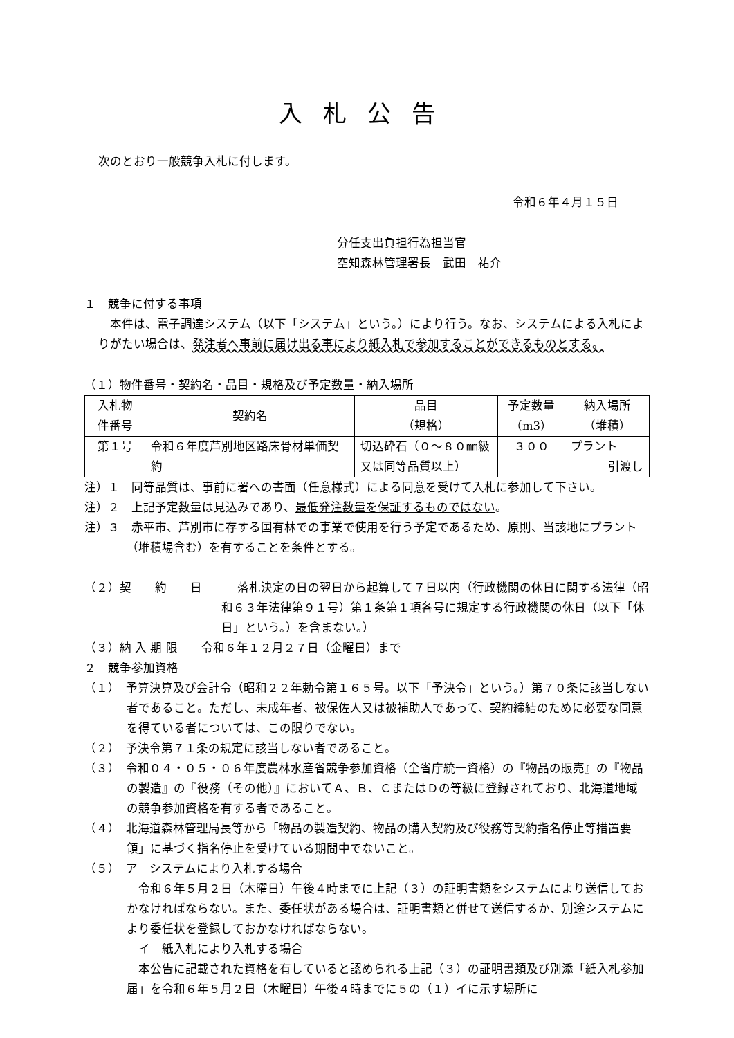入札公告
次のとおり一般競争入札に付します。
令和６年４月１５日
分任支出負担行為担当官
空知森林管理署長　武田　祐介
１　競争に付する事項
　本件は、電子調達システム（以下「システム」という。）により行う。なお、システムによる入札によりがたい場合は、発注者へ事前に届け出る事により紙入札で参加することができるものとする。
（１）物件番号・契約名・品目・規格及び予定数量・納入場所
| 入札物 件番号 | 契約名 | 品目 （規格） | 予定数量 （m3） | 納入場所 （堆積） |
| 第１号 | 令和６年度芦別地区路床骨材単価契約 | 切込砕石（０～８０㎜級又は同等品質以上） | ３００ | プラント 引渡し |
注）１　同等品質は、事前に署への書面（任意様式）による同意を受けて入札に参加して下さい。
注）２　上記予定数量は見込みであり、最低発注数量を保証するものではない。
注）３　赤平市、芦別市に存する国有林での事業で使用を行う予定であるため、原則、当該地にプラント（堆積場含む）を有することを条件とする。
（２）契　　約　　日　　　落札決定の日の翌日から起算して７日以内（行政機関の休日に関する法律（昭和６３年法律第９１号）第１条第１項各号に規定する行政機関の休日（以下「休日」という。）を含まない。）
（３）納 入 期 限　　令和６年１２月２７日（金曜日）まで
２　競争参加資格
（１）　予算決算及び会計令（昭和２２年勅令第１６５号。以下「予決令」という。）第７０条に該当しない者であること。ただし、未成年者、被保佐人又は被補助人であって、契約締結のために必要な同意を得ている者については、この限りでない。
（２）　予決令第７１条の規定に該当しない者であること。
（３）　令和０４・０５・０６年度農林水産省競争参加資格（全省庁統一資格）の『物品の販売』の『物品の製造』の『役務（その他）』においてＡ、Ｂ、ＣまたはＤの等級に登録されており、北海道地域の競争参加資格を有する者であること。
（４）　北海道森林管理局長等から「物品の製造契約、物品の購入契約及び役務等契約指名停止等措置要領」に基づく指名停止を受けている期間中でないこと。
（５）　ア　システムにより入札する場合
　令和６年５月２日（木曜日）午後４時までに上記（３）の証明書類をシステムにより送信しておかなければならない。また、委任状がある場合は、証明書類と併せて送信するか、別途システムにより委任状を登録しておかなければならない。
　イ　紙入札により入札する場合
　本公告に記載された資格を有していると認められる上記（３）の証明書類及び別添「紙入札参加届」を令和６年５月２日（木曜日）午後４時までに５の（１）イに示す場所に